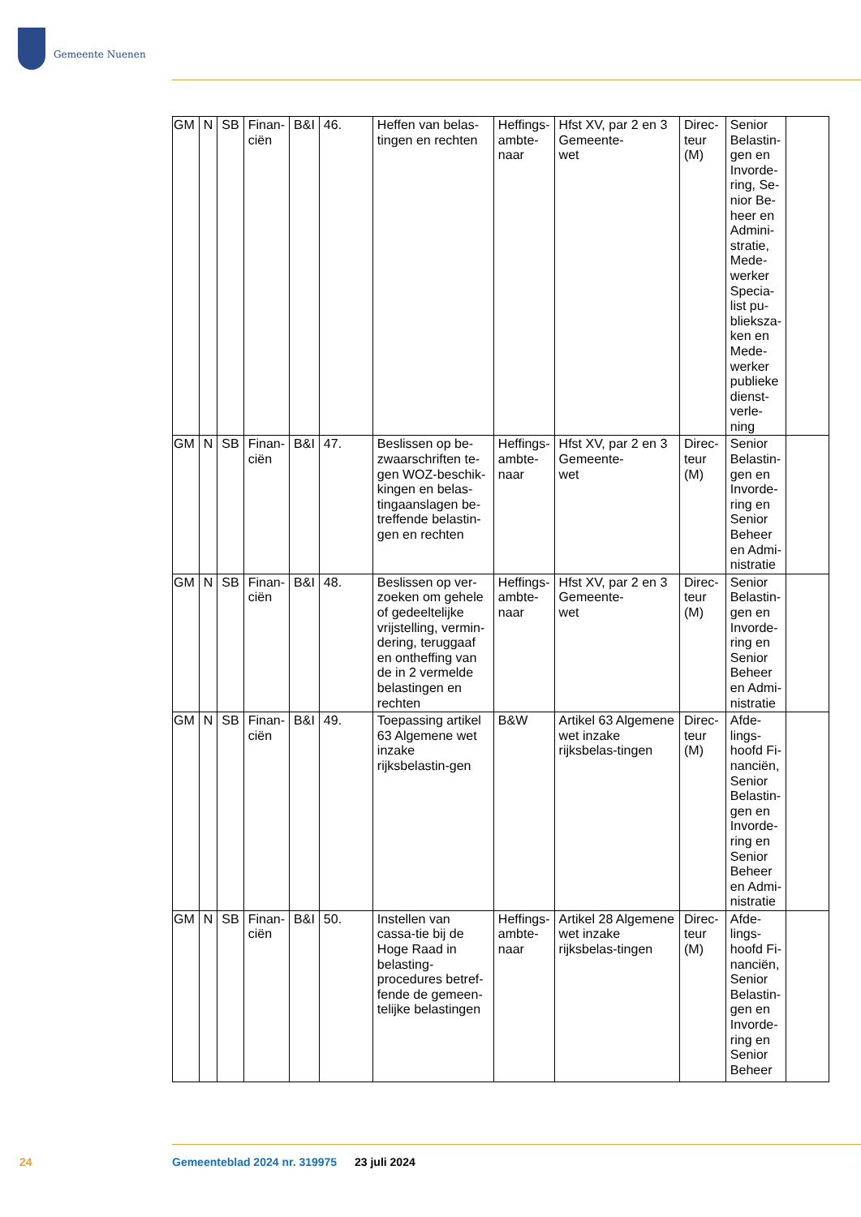Gemeente Nuenen
| GM | N | SB | Finan- ciën | B&I | 46. | Heffen van belas-tingen en rechten | Heffings- ambte- naar | Hfst XV, par 2 en 3 Gemeente- wet | Direc- teur (M) | Senior Belastin-gen en Invorde-ring, Se-nior Be-heer en Admini-stratie, Mede-werker Specia-list pu-blieksza-ken en Mede-werker publieke dienst-verle-ning | |
| GM | N | SB | Finan- ciën | B&I | 47. | Beslissen op be-zwaarschriften te-gen WOZ-beschik-kingen en belas-tingaanslagen be-treffende belastin-gen en rechten | Heffings- ambte- naar | Hfst XV, par 2 en 3 Gemeente- wet | Direc- teur (M) | Senior Belastin-gen en Invorde-ring en Senior Beheer en Admi-nistratie | |
| GM | N | SB | Finan- ciën | B&I | 48. | Beslissen op ver-zoeken om gehele of gedeeltelijke vrijstelling, vermin-dering, teruggaaf en ontheffing van de in 2 vermelde belastingen en rechten | Heffings- ambte- naar | Hfst XV, par 2 en 3 Gemeente- wet | Direc- teur (M) | Senior Belastin-gen en Invorde-ring en Senior Beheer en Admi-nistratie | |
| GM | N | SB | Finan- ciën | B&I | 49. | Toepassing artikel 63 Algemene wet inzake rijksbelastin-gen | B&W | Artikel 63 Algemene wet inzake rijksbelas-tingen | Direc- teur (M) | Afde-lings-hoofd Fi-nanciën, Senior Belastin-gen en Invorde-ring en Senior Beheer en Admi-nistratie | |
| GM | N | SB | Finan- ciën | B&I | 50. | Instellen van cassa-tie bij de Hoge Raad in belasting-procedures betref-fende de gemeen-telijke belastingen | Heffings- ambte- naar | Artikel 28 Algemene wet inzake rijksbelas-tingen | Direc- teur (M) | Afde-lings-hoofd Fi-nanciën, Senior Belastin-gen en Invorde-ring en Senior Beheer | |
24
Gemeenteblad 2024 nr. 319975 23 juli 2024